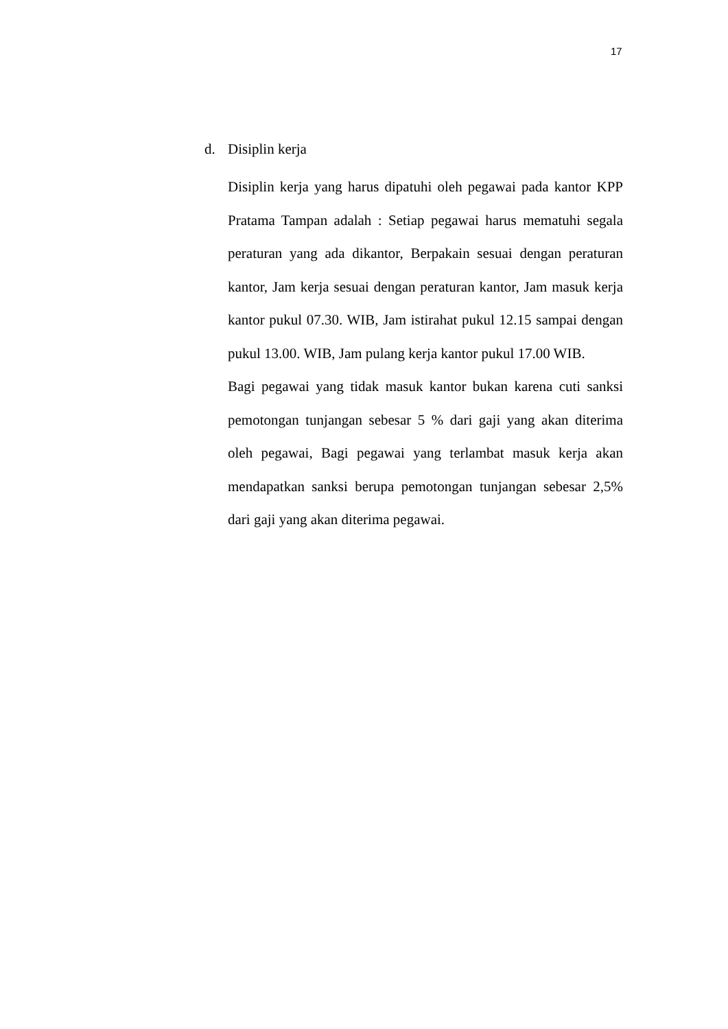17
d. Disiplin kerja
Disiplin kerja yang harus dipatuhi oleh pegawai pada kantor KPP Pratama Tampan adalah : Setiap pegawai harus mematuhi segala peraturan yang ada dikantor, Berpakain sesuai dengan peraturan kantor, Jam kerja sesuai dengan peraturan kantor, Jam masuk kerja kantor pukul 07.30. WIB, Jam istirahat pukul 12.15 sampai dengan pukul 13.00. WIB, Jam pulang kerja kantor pukul 17.00 WIB.
Bagi pegawai yang tidak masuk kantor bukan karena cuti sanksi pemotongan tunjangan sebesar 5 % dari gaji yang akan diterima oleh pegawai, Bagi pegawai yang terlambat masuk kerja akan mendapatkan sanksi berupa pemotongan tunjangan sebesar 2,5% dari gaji yang akan diterima pegawai.